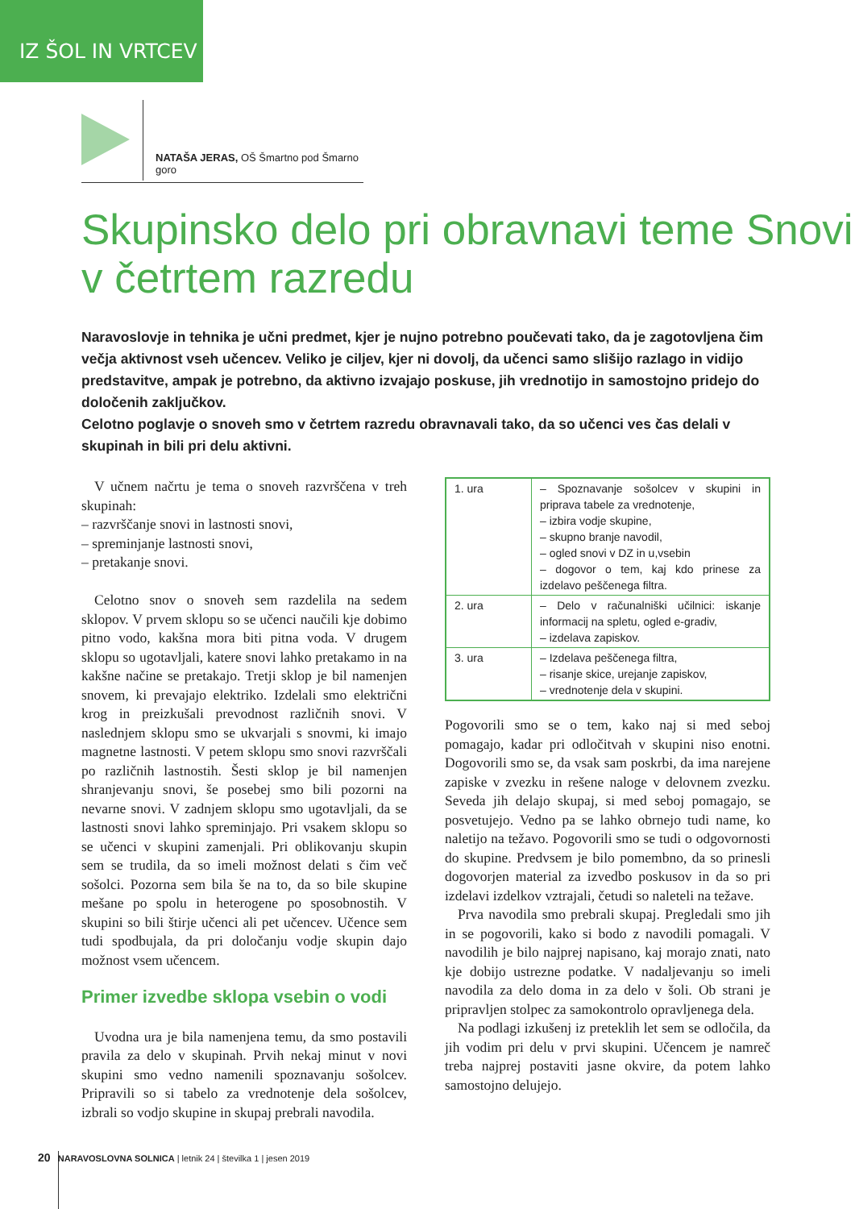IZ ŠOL IN VRTCEV
NATAŠA JERAS, OŠ Šmartno pod Šmarno goro
Skupinsko delo pri obravnavi teme Snovi v četrtem razredu
Naravoslovje in tehnika je učni predmet, kjer je nujno potrebno poučevati tako, da je zagotovljena čim večja aktivnost vseh učencev. Veliko je ciljev, kjer ni dovolj, da učenci samo slišijo razlago in vidijo predstavitve, ampak je potrebno, da aktivno izvajajo poskuse, jih vrednotijo in samostojno pridejo do določenih zaključkov.
Celotno poglavje o snoveh smo v četrtem razredu obravnavali tako, da so učenci ves čas delali v skupinah in bili pri delu aktivni.
V učnem načrtu je tema o snoveh razvrščena v treh skupinah:
– razvrščanje snovi in lastnosti snovi,
– spreminjanje lastnosti snovi,
– pretakanje snovi.
Celotno snov o snoveh sem razdelila na sedem sklopov. V prvem sklopu so se učenci naučili kje dobimo pitno vodo, kakšna mora biti pitna voda. V drugem sklopu so ugotavljali, katere snovi lahko pretakamo in na kakšne načine se pretakajo. Tretji sklop je bil namenjen snovem, ki prevajajo elektriko. Izdelali smo električni krog in preizkušali prevodnost različnih snovi. V naslednjem sklopu smo se ukvarjali s snovmi, ki imajo magnetne lastnosti. V petem sklopu smo snovi razvrščali po različnih lastnostih. Šesti sklop je bil namenjen shranjevanju snovi, še posebej smo bili pozorni na nevarne snovi. V zadnjem sklopu smo ugotavljali, da se lastnosti snovi lahko spreminjajo. Pri vsakem sklopu so se učenci v skupini zamenjali. Pri oblikovanju skupin sem se trudila, da so imeli možnost delati s čim več sošolci. Pozorna sem bila še na to, da so bile skupine mešane po spolu in heterogene po sposobnostih. V skupini so bili štirje učenci ali pet učencev. Učence sem tudi spodbujala, da pri določanju vodje skupin dajo možnost vsem učencem.
Primer izvedbe sklopa vsebin o vodi
Uvodna ura je bila namenjena temu, da smo postavili pravila za delo v skupinah. Prvih nekaj minut v novi skupini smo vedno namenili spoznavanju sošolcev. Pripravili so si tabelo za vrednotenje dela sošolcev, izbrali so vodjo skupine in skupaj prebrali navodila.
| 1. ura | – Spoznavanje sošolcev v skupini in priprava tabele za vrednotenje, – izbira vodje skupine, – skupno branje navodil, – ogled snovi v DZ in u,vsebin – dogovor o tem, kaj kdo prinese za izdelavo peščenega filtra. |
| 2. ura | – Delo v računalniški učilnici: iskanje informacij na spletu, ogled e-gradiv, – izdelava zapiskov. |
| 3. ura | – Izdelava peščenega filtra, – risanje skice, urejanje zapiskov, – vrednotenje dela v skupini. |
Pogovorili smo se o tem, kako naj si med seboj pomagajo, kadar pri odločitvah v skupini niso enotni. Dogovorili smo se, da vsak sam poskrbi, da ima narejene zapiske v zvezku in rešene naloge v delovnem zvezku. Seveda jih delajo skupaj, si med seboj pomagajo, se posvetujejo. Vedno pa se lahko obrnejo tudi name, ko naletijo na težavo. Pogovorili smo se tudi o odgovornosti do skupine. Predvsem je bilo pomembno, da so prinesli dogovorjen material za izvedbo poskusov in da so pri izdelavi izdelkov vztrajali, četudi so naleteli na težave.
Prva navodila smo prebrali skupaj. Pregledali smo jih in se pogovorili, kako si bodo z navodili pomagali. V navodilih je bilo najprej napisano, kaj morajo znati, nato kje dobijo ustrezne podatke. V nadaljevanju so imeli navodila za delo doma in za delo v šoli. Ob strani je pripravljen stolpec za samokontrolo opravljenega dela.
Na podlagi izkušenj iz preteklih let sem se odločila, da jih vodim pri delu v prvi skupini. Učencem je namreč treba najprej postaviti jasne okvire, da potem lahko samostojno delujejo.
20 NARAVOSLOVNA SOLNICA | letnik 24 | številka 1 | jesen 2019